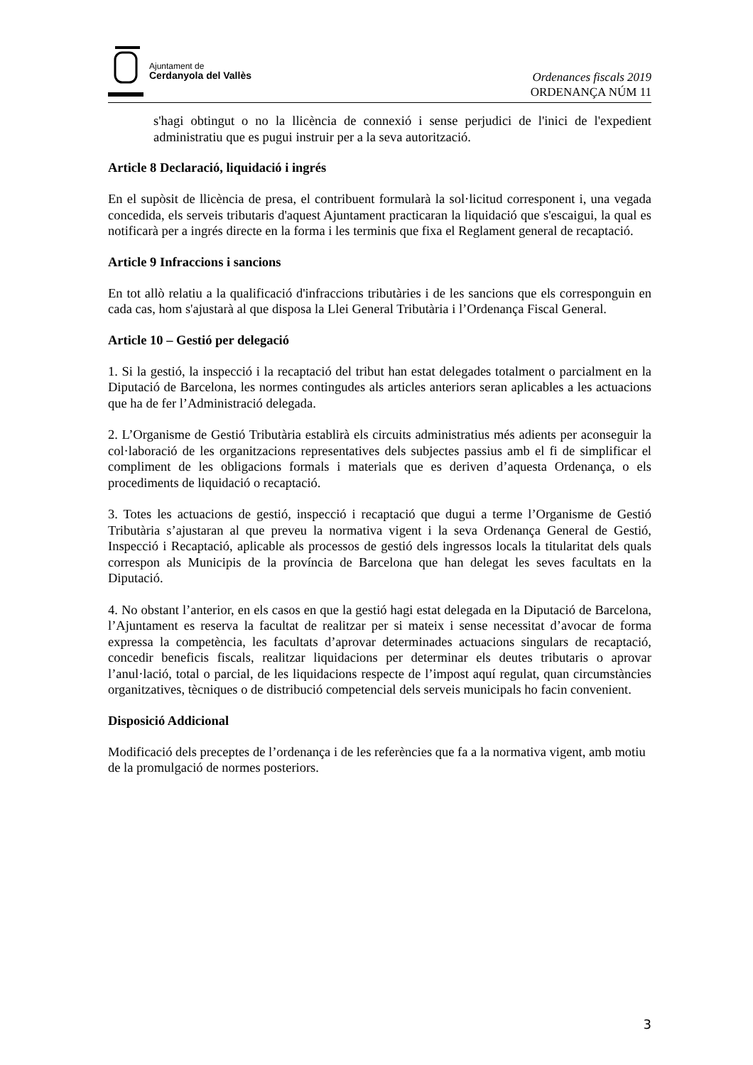Ajuntament de
Cerdanyola del Vallès
Ordenances fiscals 2019
ORDENANÇA NÚM 11
s'hagi obtingut o no la llicència de connexió i sense perjudici de l'inici de l'expedient administratiu que es pugui instruir per a la seva autorització.
Article 8 Declaració, liquidació i ingrés
En el supòsit de llicència de presa, el contribuent formularà la sol·licitud corresponent i, una vegada concedida, els serveis tributaris d'aquest Ajuntament practicaran la liquidació que s'escaigui, la qual es notificarà per a ingrés directe en la forma i les terminis que fixa el Reglament general de recaptació.
Article 9 Infraccions i sancions
En tot allò relatiu a la qualificació d'infraccions tributàries i de les sancions que els corresponguin en cada cas, hom s'ajustarà al que disposa la Llei General Tributària i l’Ordenança Fiscal General.
Article 10 – Gestió per delegació
1. Si la gestió, la inspecció i la recaptació del tribut han estat delegades totalment o parcialment en la Diputació de Barcelona, les normes contingudes als articles anteriors seran aplicables a les actuacions que ha de fer l’Administració delegada.
2. L’Organisme de Gestió Tributària establirà els circuits administratius més adients per aconseguir la col·laboració de les organitzacions representatives dels subjectes passius amb el fi de simplificar el compliment de les obligacions formals i materials que es deriven d’aquesta Ordenança, o els procediments de liquidació o recaptació.
3. Totes les actuacions de gestió, inspecció i recaptació que dugui a terme l’Organisme de Gestió Tributària s’ajustaran al que preveu la normativa vigent i la seva Ordenança General de Gestió, Inspecció i Recaptació, aplicable als processos de gestió dels ingressos locals la titularitat dels quals correspon als Municipis de la província de Barcelona que han delegat les seves facultats en la Diputació.
4. No obstant l’anterior, en els casos en que la gestió hagi estat delegada en la Diputació de Barcelona, l’Ajuntament es reserva la facultat de realitzar per si mateix i sense necessitat d’avocar de forma expressa la competència, les facultats d’aprovar determinades actuacions singulars de recaptació, concedir beneficis fiscals, realitzar liquidacions per determinar els deutes tributaris o aprovar l’anul·lació, total o parcial, de les liquidacions respecte de l’impost aquí regulat, quan circumstàncies organitzatives, tècniques o de distribució competencial dels serveis municipals ho facin convenient.
Disposició Addicional
Modificació dels preceptes de l’ordenança i de les referències que fa a la normativa vigent, amb motiu de la promulgació de normes posteriors.
3